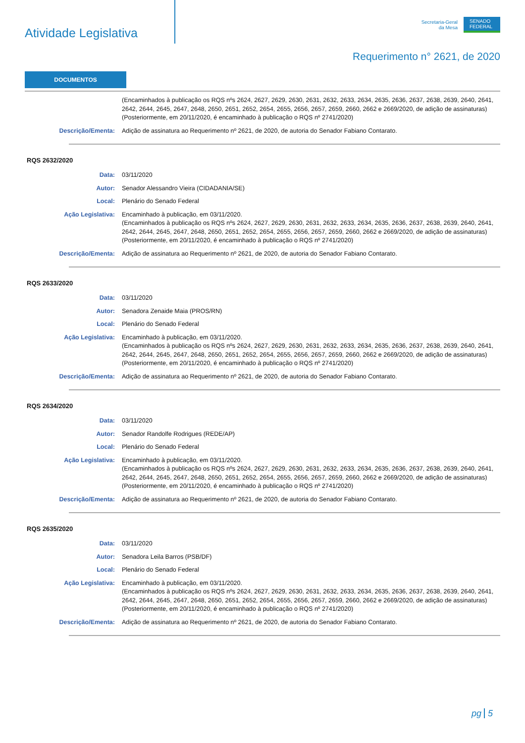Atividade Legislativa
Secretaria-Geral
da Mesa
SENADO FEDERAL
Requerimento n° 2621, de 2020
DOCUMENTOS
(Encaminhados à publicação os RQS nºs 2624, 2627, 2629, 2630, 2631, 2632, 2633, 2634, 2635, 2636, 2637, 2638, 2639, 2640, 2641, 2642, 2644, 2645, 2647, 2648, 2650, 2651, 2652, 2654, 2655, 2656, 2657, 2659, 2660, 2662 e 2669/2020, de adição de assinaturas)
(Posteriormente, em 20/11/2020, é encaminhado à publicação o RQS nº 2741/2020)
Descrição/Ementa: Adição de assinatura ao Requerimento nº 2621, de 2020, de autoria do Senador Fabiano Contarato.
RQS 2632/2020
Data: 03/11/2020
Autor: Senador Alessandro Vieira (CIDADANIA/SE)
Local: Plenário do Senado Federal
Ação Legislativa: Encaminhado à publicação, em 03/11/2020.
(Encaminhados à publicação os RQS nºs 2624, 2627, 2629, 2630, 2631, 2632, 2633, 2634, 2635, 2636, 2637, 2638, 2639, 2640, 2641, 2642, 2644, 2645, 2647, 2648, 2650, 2651, 2652, 2654, 2655, 2656, 2657, 2659, 2660, 2662 e 2669/2020, de adição de assinaturas)
(Posteriormente, em 20/11/2020, é encaminhado à publicação o RQS nº 2741/2020)
Descrição/Ementa: Adição de assinatura ao Requerimento nº 2621, de 2020, de autoria do Senador Fabiano Contarato.
RQS 2633/2020
Data: 03/11/2020
Autor: Senadora Zenaide Maia (PROS/RN)
Local: Plenário do Senado Federal
Ação Legislativa: Encaminhado à publicação, em 03/11/2020.
(Encaminhados à publicação os RQS nºs 2624, 2627, 2629, 2630, 2631, 2632, 2633, 2634, 2635, 2636, 2637, 2638, 2639, 2640, 2641, 2642, 2644, 2645, 2647, 2648, 2650, 2651, 2652, 2654, 2655, 2656, 2657, 2659, 2660, 2662 e 2669/2020, de adição de assinaturas)
(Posteriormente, em 20/11/2020, é encaminhado à publicação o RQS nº 2741/2020)
Descrição/Ementa: Adição de assinatura ao Requerimento nº 2621, de 2020, de autoria do Senador Fabiano Contarato.
RQS 2634/2020
Data: 03/11/2020
Autor: Senador Randolfe Rodrigues (REDE/AP)
Local: Plenário do Senado Federal
Ação Legislativa: Encaminhado à publicação, em 03/11/2020.
(Encaminhados à publicação os RQS nºs 2624, 2627, 2629, 2630, 2631, 2632, 2633, 2634, 2635, 2636, 2637, 2638, 2639, 2640, 2641, 2642, 2644, 2645, 2647, 2648, 2650, 2651, 2652, 2654, 2655, 2656, 2657, 2659, 2660, 2662 e 2669/2020, de adição de assinaturas)
(Posteriormente, em 20/11/2020, é encaminhado à publicação o RQS nº 2741/2020)
Descrição/Ementa: Adição de assinatura ao Requerimento nº 2621, de 2020, de autoria do Senador Fabiano Contarato.
RQS 2635/2020
Data: 03/11/2020
Autor: Senadora Leila Barros (PSB/DF)
Local: Plenário do Senado Federal
Ação Legislativa: Encaminhado à publicação, em 03/11/2020.
(Encaminhados à publicação os RQS nºs 2624, 2627, 2629, 2630, 2631, 2632, 2633, 2634, 2635, 2636, 2637, 2638, 2639, 2640, 2641, 2642, 2644, 2645, 2647, 2648, 2650, 2651, 2652, 2654, 2655, 2656, 2657, 2659, 2660, 2662 e 2669/2020, de adição de assinaturas)
(Posteriormente, em 20/11/2020, é encaminhado à publicação o RQS nº 2741/2020)
Descrição/Ementa: Adição de assinatura ao Requerimento nº 2621, de 2020, de autoria do Senador Fabiano Contarato.
pg 5